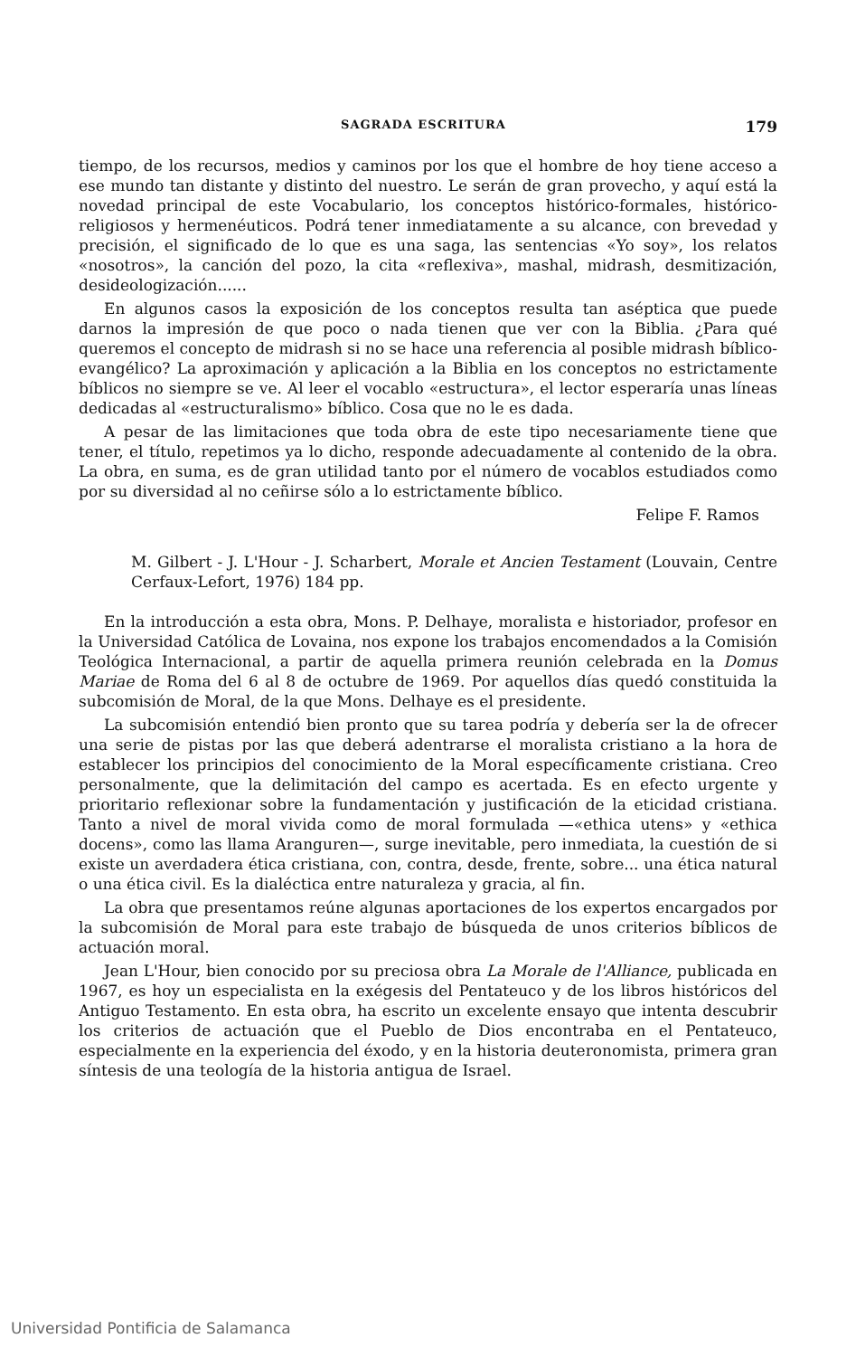SAGRADA ESCRITURA 179
tiempo, de los recursos, medios y caminos por los que el hombre de hoy tiene acceso a ese mundo tan distante y distinto del nuestro. Le serán de gran provecho, y aquí está la novedad principal de este Vocabulario, los conceptos histórico-formales, histórico-religiosos y hermenéuticos. Podrá tener inmediatamente a su alcance, con brevedad y precisión, el significado de lo que es una saga, las sentencias «Yo soy», los relatos «nosotros», la canción del pozo, la cita «reflexiva», mashal, midrash, desmitización, desideologización......
En algunos casos la exposición de los conceptos resulta tan aséptica que puede darnos la impresión de que poco o nada tienen que ver con la Biblia. ¿Para qué queremos el concepto de midrash si no se hace una referencia al posible midrash bíblico-evangélico? La aproximación y aplicación a la Biblia en los conceptos no estrictamente bíblicos no siempre se ve. Al leer el vocablo «estructura», el lector esperaría unas líneas dedicadas al «estructuralismo» bíblico. Cosa que no le es dada.
A pesar de las limitaciones que toda obra de este tipo necesariamente tiene que tener, el título, repetimos ya lo dicho, responde adecuadamente al contenido de la obra. La obra, en suma, es de gran utilidad tanto por el número de vocablos estudiados como por su diversidad al no ceñirse sólo a lo estrictamente bíblico.
Felipe F. Ramos
M. Gilbert - J. L'Hour - J. Scharbert, Morale et Ancien Testament (Louvain, Centre Cerfaux-Lefort, 1976) 184 pp.
En la introducción a esta obra, Mons. P. Delhaye, moralista e historiador, profesor en la Universidad Católica de Lovaina, nos expone los trabajos encomendados a la Comisión Teológica Internacional, a partir de aquella primera reunión celebrada en la Domus Mariae de Roma del 6 al 8 de octubre de 1969. Por aquellos días quedó constituida la subcomisión de Moral, de la que Mons. Delhaye es el presidente.
La subcomisión entendió bien pronto que su tarea podría y debería ser la de ofrecer una serie de pistas por las que deberá adentrarse el moralista cristiano a la hora de establecer los principios del conocimiento de la Moral específicamente cristiana. Creo personalmente, que la delimitación del campo es acertada. Es en efecto urgente y prioritario reflexionar sobre la fundamentación y justificación de la eticidad cristiana. Tanto a nivel de moral vivida como de moral formulada —«ethica utens» y «ethica docens», como las llama Aranguren—, surge inevitable, pero inmediata, la cuestión de si existe un averdadera ética cristiana, con, contra, desde, frente, sobre... una ética natural o una ética civil. Es la dialéctica entre naturaleza y gracia, al fin.
La obra que presentamos reúne algunas aportaciones de los expertos encargados por la subcomisión de Moral para este trabajo de búsqueda de unos criterios bíblicos de actuación moral.
Jean L'Hour, bien conocido por su preciosa obra La Morale de l'Alliance, publicada en 1967, es hoy un especialista en la exégesis del Pentateuco y de los libros históricos del Antiguo Testamento. En esta obra, ha escrito un excelente ensayo que intenta descubrir los criterios de actuación que el Pueblo de Dios encontraba en el Pentateuco, especialmente en la experiencia del éxodo, y en la historia deuteronomista, primera gran síntesis de una teología de la historia antigua de Israel.
Universidad Pontificia de Salamanca